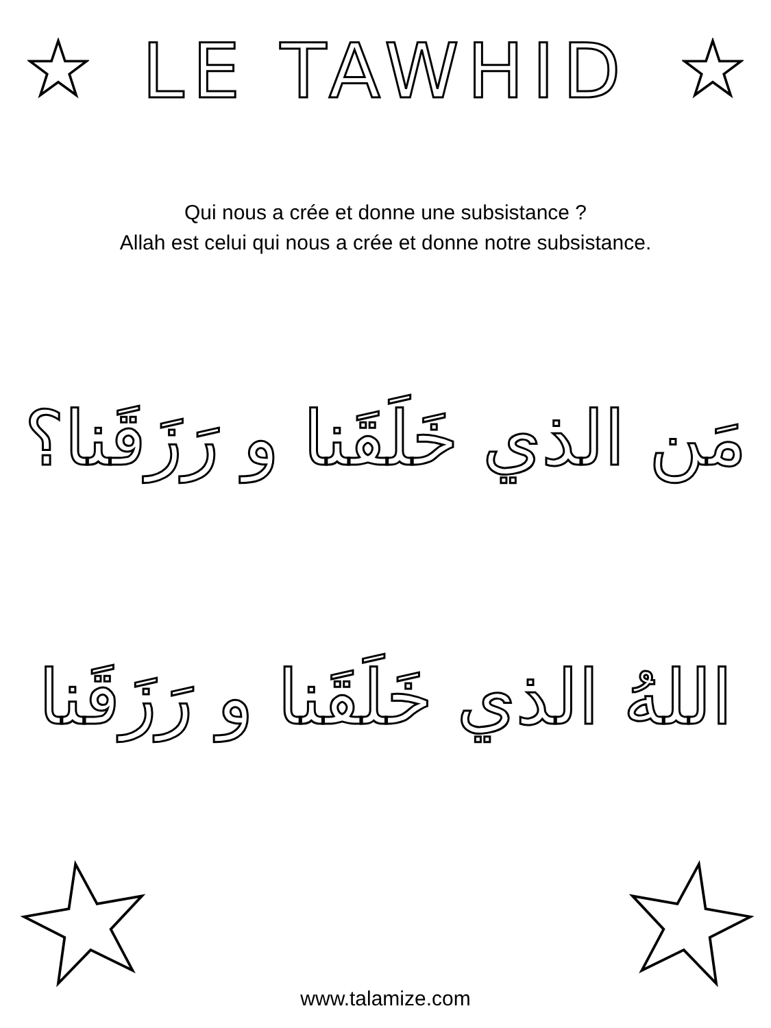LE TAWHID
Qui nous a crée et donne une subsistance ?
Allah est celui qui nous a crée et donne notre subsistance.
مَن الذي خَلَقَنا و رَزَقَنا؟
اللهُ الذي خَلَقَنا و رَزَقَنا
www.talamize.com